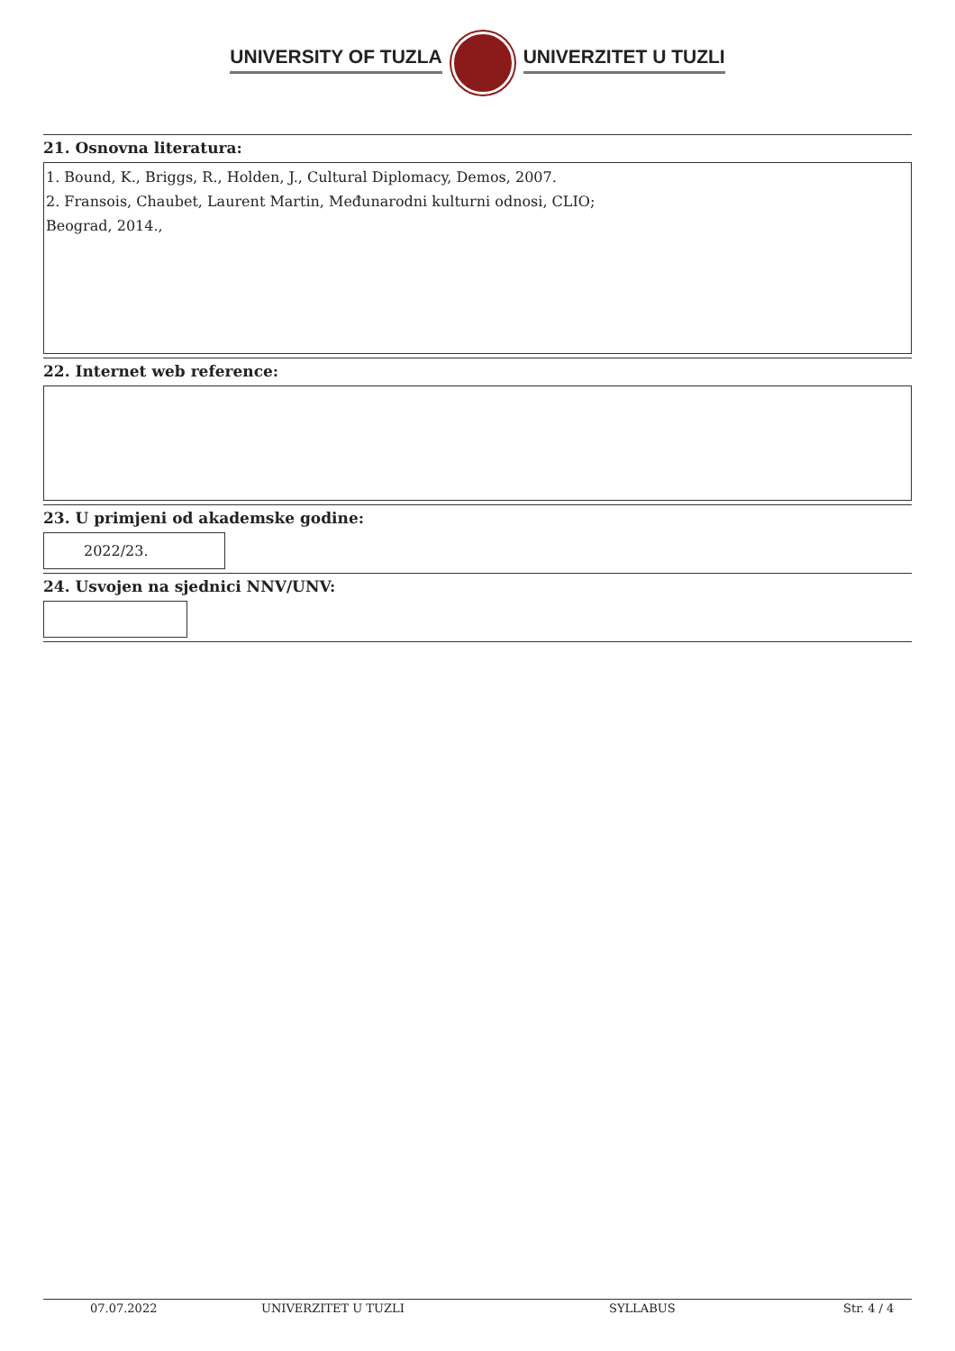UNIVERSITY OF TUZLA UNIVERZITET U TUZLI
21. Osnovna literatura:
1. Bound, K., Briggs, R., Holden, J., Cultural Diplomacy, Demos, 2007.
2. Fransois, Chaubet, Laurent Martin, Međunarodni kulturni odnosi, CLIO;
Beograd, 2014.,
22. Internet web reference:
23. U primjeni od akademske godine:
2022/23.
24. Usvojen na sjednici NNV/UNV:
07.07.2022 UNIVERZITET U TUZLI SYLLABUS Str. 4 / 4